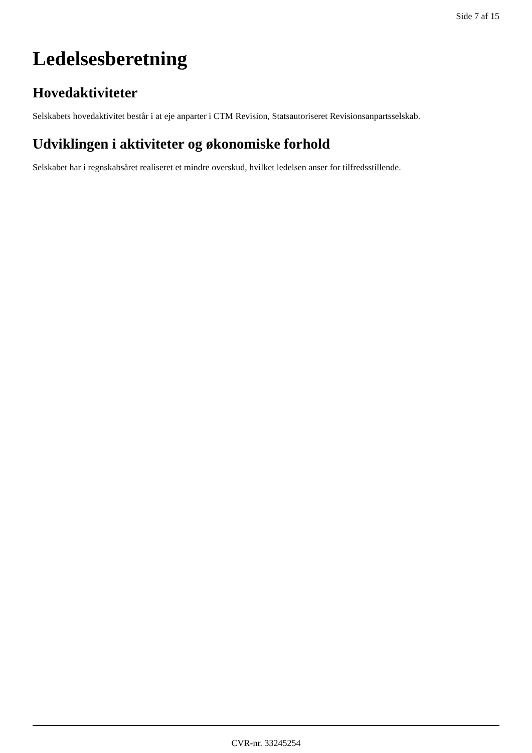Side 7 af 15
Ledelsesberetning
Hovedaktiviteter
Selskabets hovedaktivitet består i at eje anparter i CTM Revision, Statsautoriseret Revisionsanpartsselskab.
Udviklingen i aktiviteter og økonomiske forhold
Selskabet har i regnskabsåret realiseret et mindre overskud, hvilket ledelsen anser for tilfredsstillende.
CVR-nr. 33245254